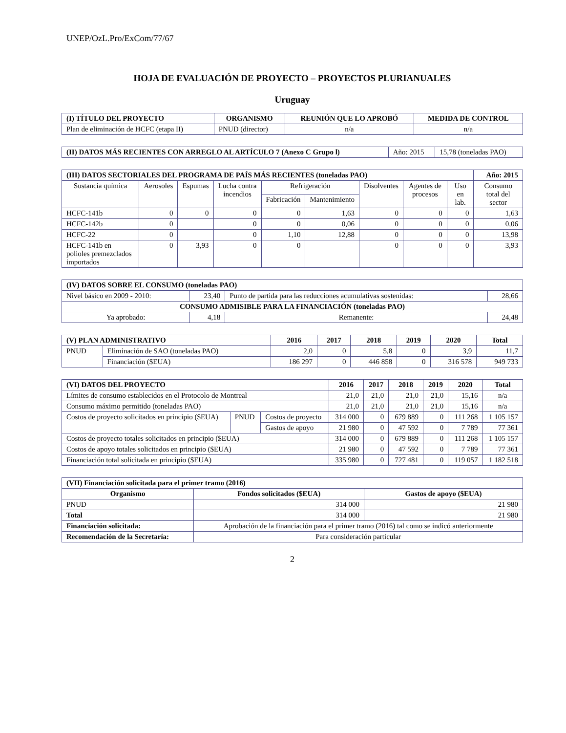UNEP/OzL.Pro/ExCom/77/67
HOJA DE EVALUACIÓN DE PROYECTO – PROYECTOS PLURIANUALES
Uruguay
| (I) TÍTULO DEL PROYECTO | ORGANISMO | REUNIÓN QUE LO APROBÓ | MEDIDA DE CONTROL |
| --- | --- | --- | --- |
| Plan de eliminación de HCFC (etapa II) | PNUD (director) | n/a | n/a |
| (II) DATOS MÁS RECIENTES CON ARREGLO AL ARTÍCULO 7 (Anexo C Grupo l) | Año: 2015 | 15,78 (toneladas PAO) |
| (III) DATOS SECTORIALES DEL PROGRAMA DE PAÍS MÁS RECIENTES (toneladas PAO) | | | | | | | | | Año: 2015 |
| Sustancia química | Aerosoles | Espumas | Lucha contra incendios | Refrigeración | | Disolventes | Agentes de procesos | Uso en lab. | Consumo total del sector |
| | | | | Fabricación | Mantenimiento | | | | |
| HCFC-141b | 0 | 0 | 0 | 0 | 1,63 | 0 | 0 | 0 | 1,63 |
| HCFC-142b | 0 | | 0 | 0 | 0,06 | 0 | 0 | 0 | 0,06 |
| HCFC-22 | 0 | | 0 | 1,10 | 12,88 | 0 | 0 | 0 | 13,98 |
| HCFC-141b en polioles premezclados importados | 0 | 3,93 | 0 | 0 | | 0 | 0 | 0 | 3,93 |
| (IV) DATOS SOBRE EL CONSUMO (toneladas PAO) | | | |
| Nivel básico en 2009 - 2010: | 23,40 | Punto de partida para las reducciones acumulativas sostenidas: | 28,66 |
| CONSUMO ADMISIBLE PARA LA FINANCIACIÓN (toneladas PAO) | | | |
| Ya aprobado: | 4,18 | Remanente: | 24,48 |
| (V) PLAN ADMINISTRATIVO | | 2016 | 2017 | 2018 | 2019 | 2020 | Total |
| --- | --- | --- | --- | --- | --- | --- | --- |
| PNUD | Eliminación de SAO (toneladas PAO) | 2,0 | 0 | 5,8 | 0 | 3,9 | 11,7 |
| | Financiación ($EUA) | 186 297 | 0 | 446 858 | 0 | 316 578 | 949 733 |
| (VI) DATOS DEL PROYECTO | | | 2016 | 2017 | 2018 | 2019 | 2020 | Total |
| --- | --- | --- | --- | --- | --- | --- | --- | --- |
| Límites de consumo establecidos en el Protocolo de Montreal | | | 21,0 | 21,0 | 21,0 | 21,0 | 15,16 | n/a |
| Consumo máximo permitido (toneladas PAO) | | | 21,0 | 21,0 | 21,0 | 21,0 | 15,16 | n/a |
| Costos de proyecto solicitados en principio ($EUA) | PNUD | Costos de proyecto | 314 000 | 0 | 679 889 | 0 | 111 268 | 1 105 157 |
| | | Gastos de apoyo | 21 980 | 0 | 47 592 | 0 | 7 789 | 77 361 |
| Costos de proyecto totales solicitados en principio ($EUA) | | | 314 000 | 0 | 679 889 | 0 | 111 268 | 1 105 157 |
| Costos de apoyo totales solicitados en principio ($EUA) | | | 21 980 | 0 | 47 592 | 0 | 7 789 | 77 361 |
| Financiación total solicitada en principio ($EUA) | | | 335 980 | 0 | 727 481 | 0 | 119 057 | 1 182 518 |
| (VII) Financiación solicitada para el primer tramo (2016) | | |
| Organismo | Fondos solicitados ($EUA) | Gastos de apoyo ($EUA) |
| PNUD | 314 000 | 21 980 |
| Total | 314 000 | 21 980 |
| Financiación solicitada: | Aprobación de la financiación para el primer tramo (2016) tal como se indicó anteriormente | |
| Recomendación de la Secretaría: | Para consideración particular | |
2